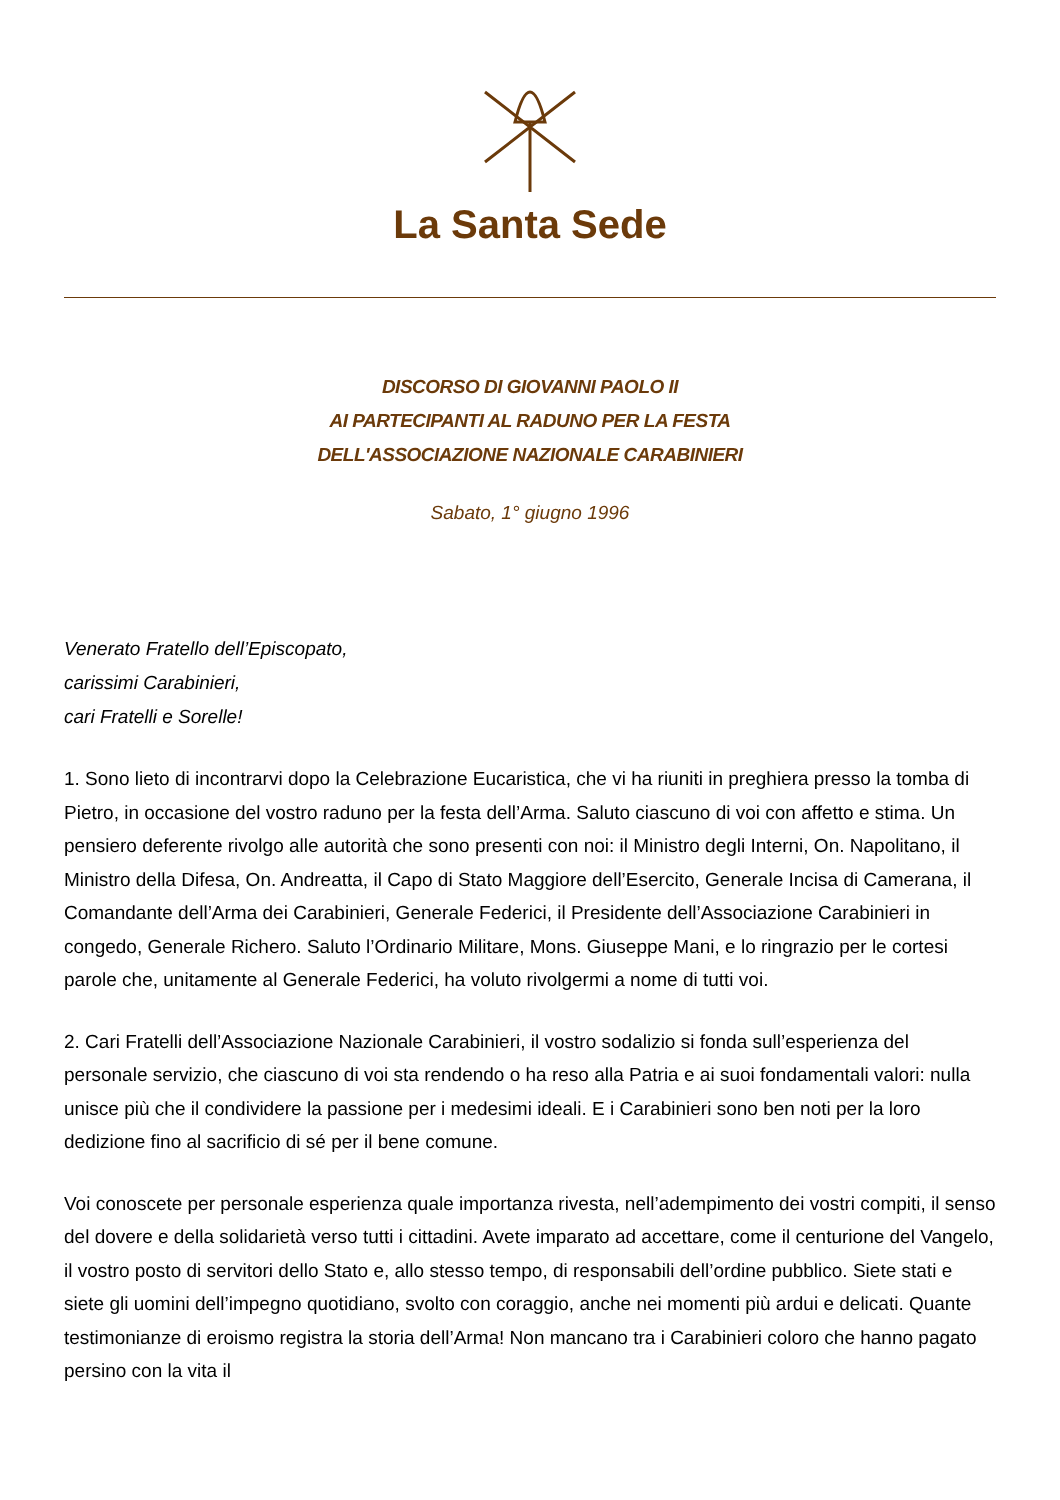La Santa Sede
DISCORSO DI GIOVANNI PAOLO II
AI PARTECIPANTI AL RADUNO PER LA FESTA
DELL'ASSOCIAZIONE NAZIONALE CARABINIERI
Sabato, 1° giugno 1996
Venerato Fratello dell’Episcopato,
carissimi Carabinieri,
cari Fratelli e Sorelle!
1. Sono lieto di incontrarvi dopo la Celebrazione Eucaristica, che vi ha riuniti in preghiera presso la tomba di Pietro, in occasione del vostro raduno per la festa dell’Arma. Saluto ciascuno di voi con affetto e stima. Un pensiero deferente rivolgo alle autorità che sono presenti con noi: il Ministro degli Interni, On. Napolitano, il Ministro della Difesa, On. Andreatta, il Capo di Stato Maggiore dell’Esercito, Generale Incisa di Camerana, il Comandante dell’Arma dei Carabinieri, Generale Federici, il Presidente dell’Associazione Carabinieri in congedo, Generale Richero. Saluto l’Ordinario Militare, Mons. Giuseppe Mani, e lo ringrazio per le cortesi parole che, unitamente al Generale Federici, ha voluto rivolgermi a nome di tutti voi.
2. Cari Fratelli dell’Associazione Nazionale Carabinieri, il vostro sodalizio si fonda sull’esperienza del personale servizio, che ciascuno di voi sta rendendo o ha reso alla Patria e ai suoi fondamentali valori: nulla unisce più che il condividere la passione per i medesimi ideali. E i Carabinieri sono ben noti per la loro dedizione fino al sacrificio di sé per il bene comune.
Voi conoscete per personale esperienza quale importanza rivesta, nell’adempimento dei vostri compiti, il senso del dovere e della solidarietà verso tutti i cittadini. Avete imparato ad accettare, come il centurione del Vangelo, il vostro posto di servitori dello Stato e, allo stesso tempo, di responsabili dell’ordine pubblico. Siete stati e siete gli uomini dell’impegno quotidiano, svolto con coraggio, anche nei momenti più ardui e delicati. Quante testimonianze di eroismo registra la storia dell’Arma! Non mancano tra i Carabinieri coloro che hanno pagato persino con la vita il